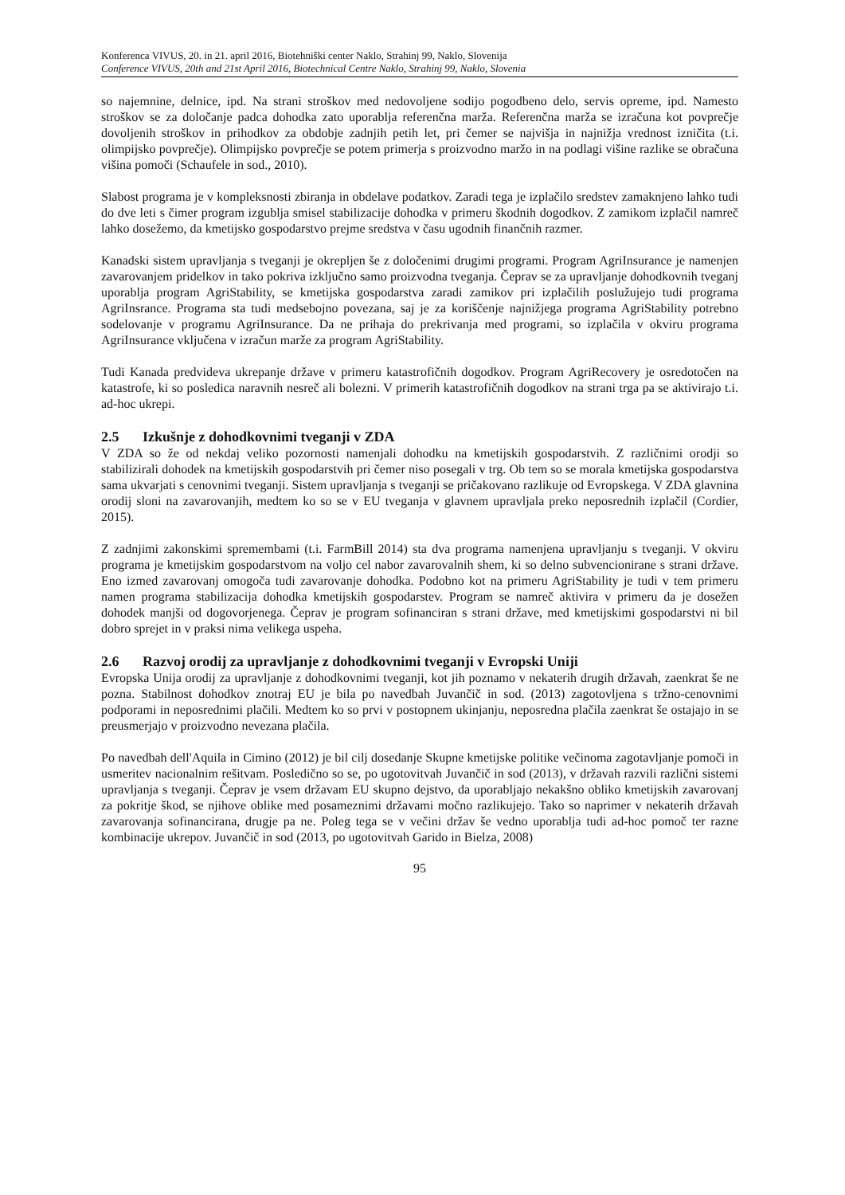Konferenca VIVUS, 20. in 21. april 2016, Biotehniški center Naklo, Strahinj 99, Naklo, Slovenija
Conference VIVUS, 20th and 21st April 2016, Biotechnical Centre Naklo, Strahinj 99, Naklo, Slovenia
so najemnine, delnice, ipd. Na strani stroškov med nedovoljene sodijo pogodbeno delo, servis opreme, ipd. Namesto stroškov se za določanje padca dohodka zato uporablja referenčna marža. Referenčna marža se izračuna kot povprečje dovoljenih stroškov in prihodkov za obdobje zadnjih petih let, pri čemer se najvišja in najnižja vrednost izničita (t.i. olimpijsko povprečje). Olimpijsko povprečje se potem primerja s proizvodno maržo in na podlagi višine razlike se obračuna višina pomoči (Schaufele in sod., 2010).
Slabost programa je v kompleksnosti zbiranja in obdelave podatkov. Zaradi tega je izplačilo sredstev zamaknjeno lahko tudi do dve leti s čimer program izgublja smisel stabilizacije dohodka v primeru škodnih dogodkov. Z zamikom izplačil namreč lahko dosežemo, da kmetijsko gospodarstvo prejme sredstva v času ugodnih finančnih razmer.
Kanadski sistem upravljanja s tveganji je okrepljen še z določenimi drugimi programi. Program AgriInsurance je namenjen zavarovanjem pridelkov in tako pokriva izključno samo proizvodna tveganja. Čeprav se za upravljanje dohodkovnih tveganj uporablja program AgriStability, se kmetijska gospodarstva zaradi zamikov pri izplačilih poslužujejo tudi programa AgriInsrance. Programa sta tudi medsebojno povezana, saj je za koriščenje najnižjega programa AgriStability potrebno sodelovanje v programu AgriInsurance. Da ne prihaja do prekrivanja med programi, so izplačila v okviru programa AgriInsurance vključena v izračun marže za program AgriStability.
Tudi Kanada predvideva ukrepanje države v primeru katastrofičnih dogodkov. Program AgriRecovery je osredotočen na katastrofe, ki so posledica naravnih nesreč ali bolezni. V primerih katastrofičnih dogodkov na strani trga pa se aktivirajo t.i. ad-hoc ukrepi.
2.5 Izkušnje z dohodkovnimi tveganji v ZDA
V ZDA so že od nekdaj veliko pozornosti namenjali dohodku na kmetijskih gospodarstvih. Z različnimi orodji so stabilizirali dohodek na kmetijskih gospodarstvih pri čemer niso posegali v trg. Ob tem so se morala kmetijska gospodarstva sama ukvarjati s cenovnimi tveganji. Sistem upravljanja s tveganji se pričakovano razlikuje od Evropskega. V ZDA glavnina orodij sloni na zavarovanjih, medtem ko so se v EU tveganja v glavnem upravljala preko neposrednih izplačil (Cordier, 2015).
Z zadnjimi zakonskimi spremembami (t.i. FarmBill 2014) sta dva programa namenjena upravljanju s tveganji. V okviru programa je kmetijskim gospodarstvom na voljo cel nabor zavarovalnih shem, ki so delno subvencionirane s strani države. Eno izmed zavarovanj omogoča tudi zavarovanje dohodka. Podobno kot na primeru AgriStability je tudi v tem primeru namen programa stabilizacija dohodka kmetijskih gospodarstev. Program se namreč aktivira v primeru da je dosežen dohodek manjši od dogovorjenega. Čeprav je program sofinanciran s strani države, med kmetijskimi gospodarstvi ni bil dobro sprejet in v praksi nima velikega uspeha.
2.6 Razvoj orodij za upravljanje z dohodkovnimi tveganji v Evropski Uniji
Evropska Unija orodij za upravljanje z dohodkovnimi tveganji, kot jih poznamo v nekaterih drugih državah, zaenkrat še ne pozna. Stabilnost dohodkov znotraj EU je bila po navedbah Juvančič in sod. (2013) zagotovljena s tržno-cenovnimi podporami in neposrednimi plačili. Medtem ko so prvi v postopnem ukinjanju, neposredna plačila zaenkrat še ostajajo in se preusmerjajo v proizvodno nevezana plačila.
Po navedbah dell'Aquila in Cimino (2012) je bil cilj dosedanje Skupne kmetijske politike večinoma zagotavljanje pomoči in usmeritev nacionalnim rešitvam. Posledično so se, po ugotovitvah Juvančič in sod (2013), v državah razvili različni sistemi upravljanja s tveganji. Čeprav je vsem državam EU skupno dejstvo, da uporabljajo nekakšno obliko kmetijskih zavarovanj za pokritje škod, se njihove oblike med posameznimi državami močno razlikujejo. Tako so naprimer v nekaterih državah zavarovanja sofinancirana, drugje pa ne. Poleg tega se v večini držav še vedno uporablja tudi ad-hoc pomoč ter razne kombinacije ukrepov. Juvančič in sod (2013, po ugotovitvah Garido in Bielza, 2008)
95